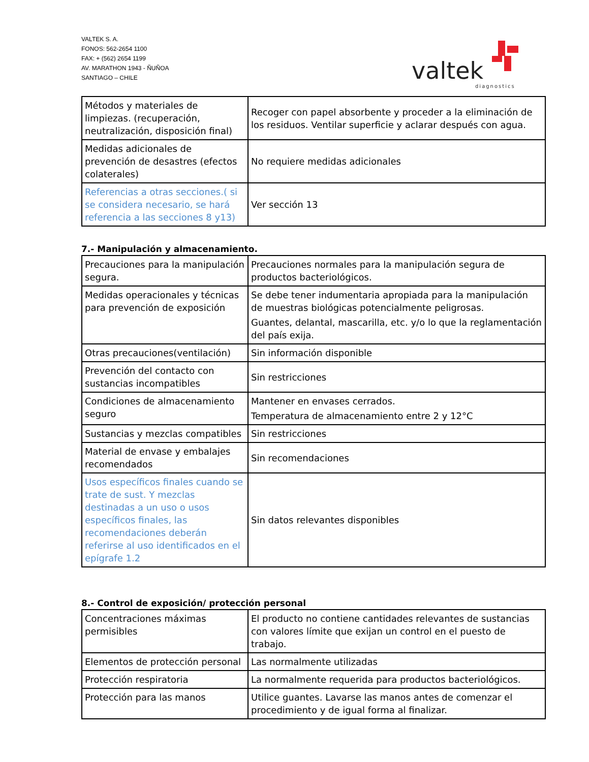VALTEK S. A.
FONOS: 562-2654 1100
FAX: + (562) 2654 1199
AV. MARATHON 1943 - ÑUÑOA
SANTIAGO – CHILE
valtek
diagnostics
| Métodos y materiales de limpiezas. (recuperación, neutralización, disposición final) | Recoger con papel absorbente y proceder a la eliminación de los residuos. Ventilar superficie y aclarar después con agua. |
| Medidas adicionales de prevención de desastres (efectos colaterales) | No requiere medidas adicionales |
| Referencias a otras secciones.( si se considera necesario, se hará referencia a las secciones 8 y13) | Ver sección 13 |
7.- Manipulación y almacenamiento.
| Precauciones para la manipulación segura. | Precauciones normales para la manipulación segura de productos bacteriológicos. |
| Medidas operacionales y técnicas para prevención de exposición | Se debe tener indumentaria apropiada para la manipulación de muestras biológicas potencialmente peligrosas. Guantes, delantal, mascarilla, etc. y/o lo que la reglamentación del país exija. |
| Otras precauciones(ventilación) | Sin información disponible |
| Prevención del contacto con sustancias incompatibles | Sin restricciones |
| Condiciones de almacenamiento seguro | Mantener en envases cerrados. Temperatura de almacenamiento entre 2 y 12°C |
| Sustancias y mezclas compatibles | Sin restricciones |
| Material de envase y embalajes recomendados | Sin recomendaciones |
| Usos específicos finales cuando se trate de sust. Y mezclas destinadas a un uso o usos específicos finales, las recomendaciones deberán referirse al uso identificados en el epígrafe 1.2 | Sin datos relevantes disponibles |
8.- Control de exposición/ protección personal
| Concentraciones máximas permisibles | El producto no contiene cantidades relevantes de sustancias con valores límite que exijan un control en el puesto de trabajo. |
| Elementos de protección personal | Las normalmente utilizadas |
| Protección respiratoria | La normalmente requerida para productos bacteriológicos. |
| Protección para las manos | Utilice guantes. Lavarse las manos antes de comenzar el procedimiento y de igual forma al finalizar. |